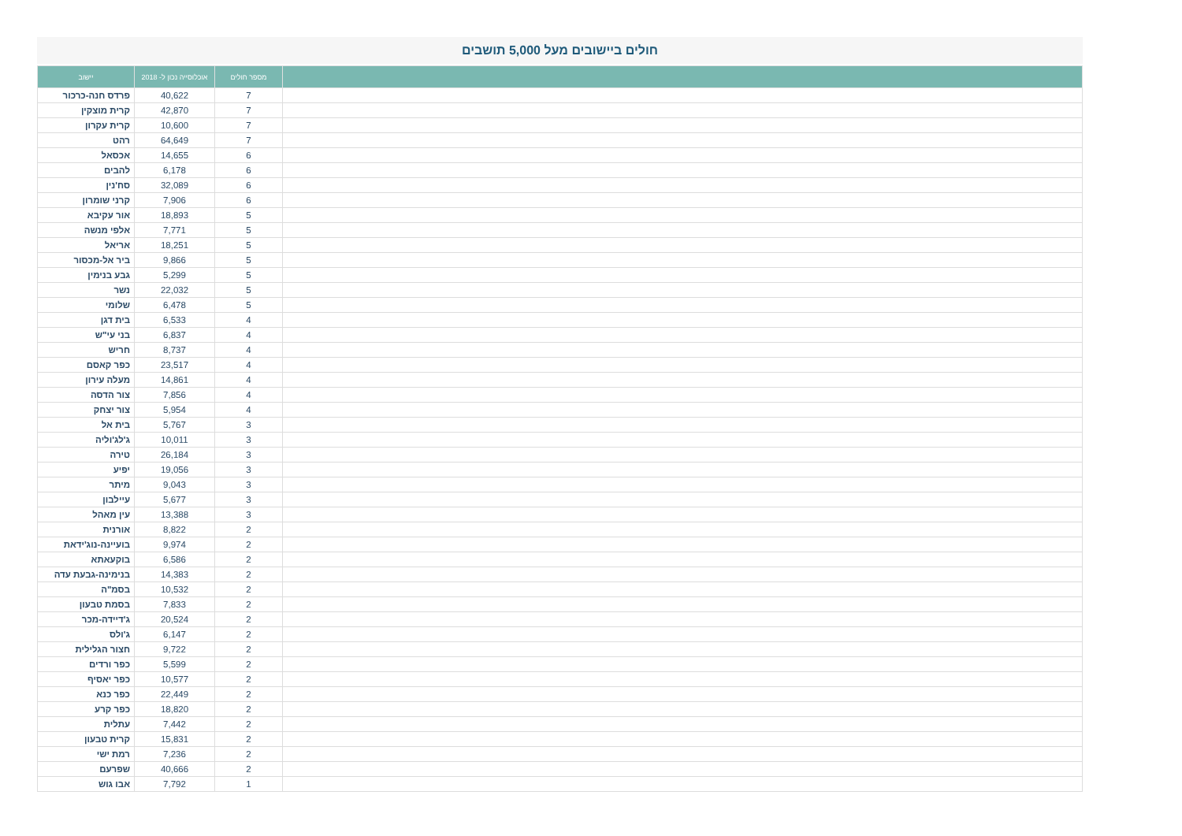חולים ביישובים מעל 5,000 תושבים
| יישוב | אוכלוסייה נכון ל- 2018 | מספר חולים | |
| --- | --- | --- | --- |
| פרדס חנה-כרכור | 40,622 | 7 | |
| קרית מוצקין | 42,870 | 7 | |
| קרית עקרון | 10,600 | 7 | |
| רהט | 64,649 | 7 | |
| אכסאל | 14,655 | 6 | |
| להבים | 6,178 | 6 | |
| סח'נין | 32,089 | 6 | |
| קרני שומרון | 7,906 | 6 | |
| אור עקיבא | 18,893 | 5 | |
| אלפי מנשה | 7,771 | 5 | |
| אריאל | 18,251 | 5 | |
| ביר אל-מכסור | 9,866 | 5 | |
| גבע בנימין | 5,299 | 5 | |
| נשר | 22,032 | 5 | |
| שלומי | 6,478 | 5 | |
| בית דגן | 6,533 | 4 | |
| בני עי"ש | 6,837 | 4 | |
| חריש | 8,737 | 4 | |
| כפר קאסם | 23,517 | 4 | |
| מעלה עירון | 14,861 | 4 | |
| צור הדסה | 7,856 | 4 | |
| צור יצחק | 5,954 | 4 | |
| בית אל | 5,767 | 3 | |
| ג'לג'וליה | 10,011 | 3 | |
| טירה | 26,184 | 3 | |
| יפיע | 19,056 | 3 | |
| מיתר | 9,043 | 3 | |
| עיילבון | 5,677 | 3 | |
| עין מאהל | 13,388 | 3 | |
| אורנית | 8,822 | 2 | |
| בועיינה-נוג'ידאת | 9,974 | 2 | |
| בוקעאתא | 6,586 | 2 | |
| בנימינה-גבעת עדה | 14,383 | 2 | |
| בסמ"ה | 10,532 | 2 | |
| בסמת טבעון | 7,833 | 2 | |
| ג'דיידה-מכר | 20,524 | 2 | |
| ג'ולס | 6,147 | 2 | |
| חצור הגלילית | 9,722 | 2 | |
| כפר ורדים | 5,599 | 2 | |
| כפר יאסיף | 10,577 | 2 | |
| כפר כנא | 22,449 | 2 | |
| כפר קרע | 18,820 | 2 | |
| עתלית | 7,442 | 2 | |
| קרית טבעון | 15,831 | 2 | |
| רמת ישי | 7,236 | 2 | |
| שפרעם | 40,666 | 2 | |
| אבו גוש | 7,792 | 1 | |